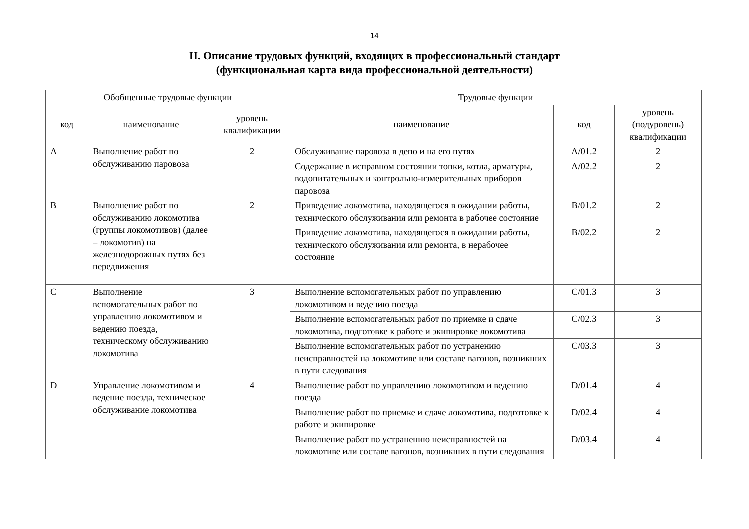14
II. Описание трудовых функций, входящих в профессиональный стандарт
(функциональная карта вида профессиональной деятельности)
| Обобщенные трудовые функции | | | Трудовые функции | | |
| --- | --- | --- | --- | --- | --- |
| код | наименование | уровень квалификации | наименование | код | уровень (подуровень) квалификации |
| A | Выполнение работ по обслуживанию паровоза | 2 | Обслуживание паровоза в депо и на его путях | A/01.2 | 2 |
| | | | Содержание в исправном состоянии топки, котла, арматуры, водопитательных и контрольно-измерительных приборов паровоза | A/02.2 | 2 |
| B | Выполнение работ по обслуживанию локомотива (группы локомотивов) (далее – локомотив) на железнодорожных путях без передвижения | 2 | Приведение локомотива, находящегося в ожидании работы, технического обслуживания или ремонта в рабочее состояние | B/01.2 | 2 |
| | | | Приведение локомотива, находящегося в ожидании работы, технического обслуживания или ремонта, в нерабочее состояние | B/02.2 | 2 |
| C | Выполнение вспомогательных работ по управлению локомотивом и ведению поезда, техническому обслуживанию локомотива | 3 | Выполнение вспомогательных работ по управлению локомотивом и ведению поезда | C/01.3 | 3 |
| | | | Выполнение вспомогательных работ по приемке и сдаче локомотива, подготовке к работе и экипировке локомотива | C/02.3 | 3 |
| | | | Выполнение вспомогательных работ по устранению неисправностей на локомотиве или составе вагонов, возникших в пути следования | C/03.3 | 3 |
| D | Управление локомотивом и ведение поезда, техническое обслуживание локомотива | 4 | Выполнение работ по управлению локомотивом и ведению поезда | D/01.4 | 4 |
| | | | Выполнение работ по приемке и сдаче локомотива, подготовке к работе и экипировке | D/02.4 | 4 |
| | | | Выполнение работ по устранению неисправностей на локомотиве или составе вагонов, возникших в пути следования | D/03.4 | 4 |